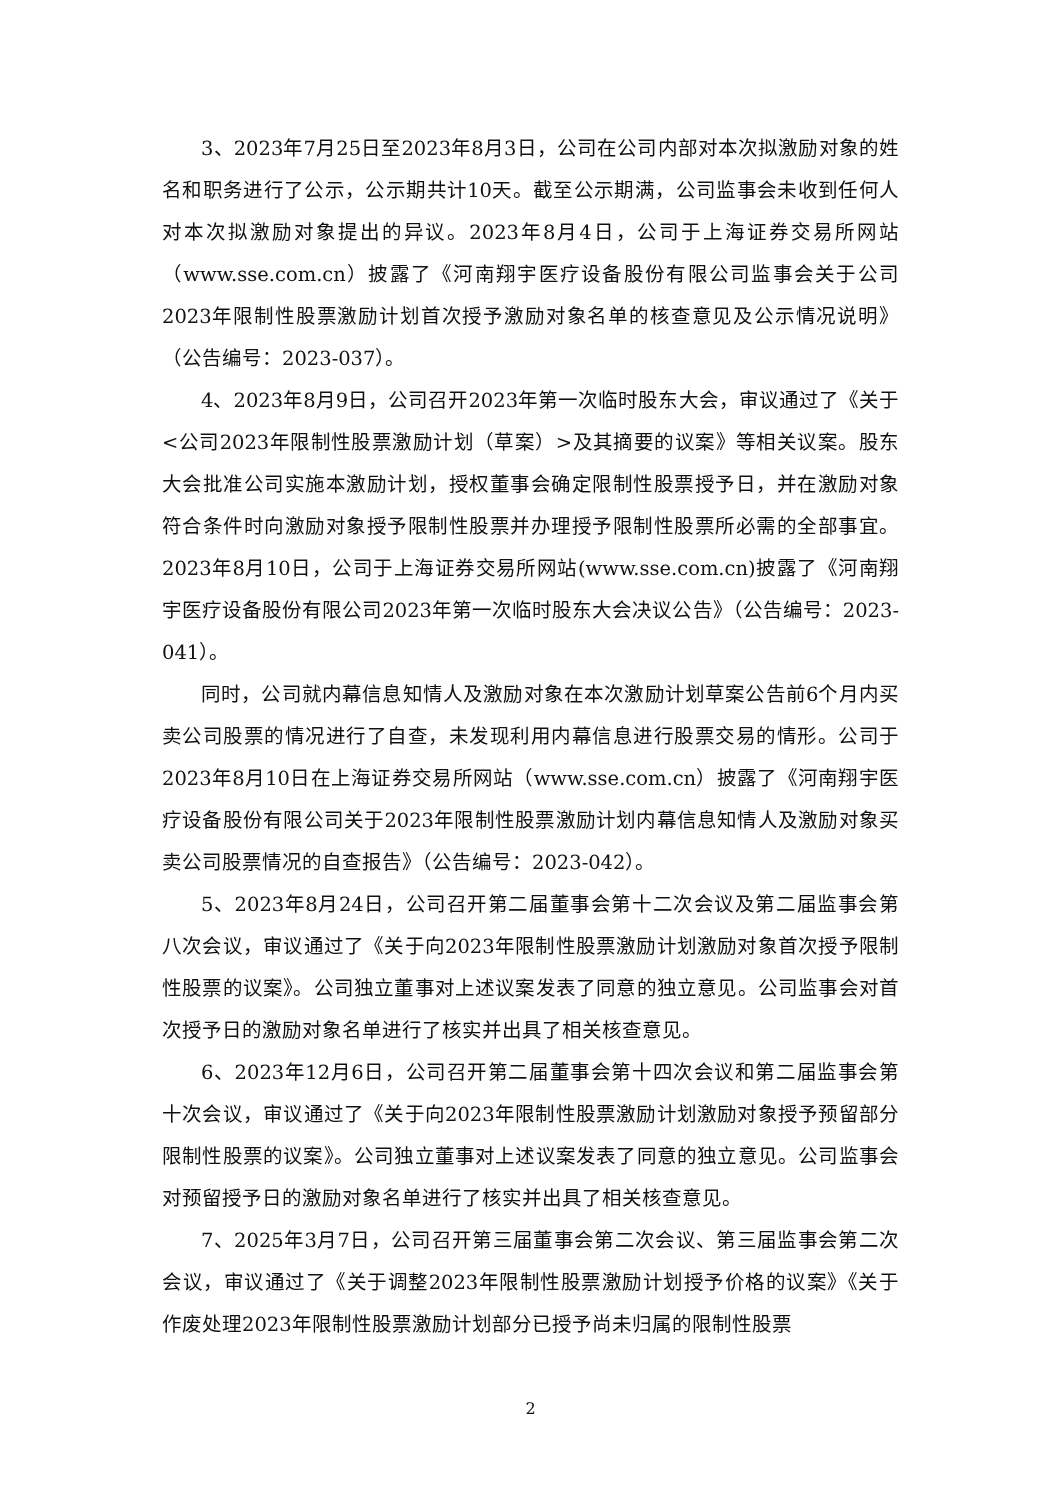3、2023年7月25日至2023年8月3日，公司在公司内部对本次拟激励对象的姓名和职务进行了公示，公示期共计10天。截至公示期满，公司监事会未收到任何人对本次拟激励对象提出的异议。2023年8月4日，公司于上海证券交易所网站（www.sse.com.cn）披露了《河南翔宇医疗设备股份有限公司监事会关于公司2023年限制性股票激励计划首次授予激励对象名单的核查意见及公示情况说明》（公告编号：2023-037）。
4、2023年8月9日，公司召开2023年第一次临时股东大会，审议通过了《关于<公司2023年限制性股票激励计划（草案）>及其摘要的议案》等相关议案。股东大会批准公司实施本激励计划，授权董事会确定限制性股票授予日，并在激励对象符合条件时向激励对象授予限制性股票并办理授予限制性股票所必需的全部事宜。2023年8月10日，公司于上海证券交易所网站(www.sse.com.cn)披露了《河南翔宇医疗设备股份有限公司2023年第一次临时股东大会决议公告》（公告编号：2023-041）。
同时，公司就内幕信息知情人及激励对象在本次激励计划草案公告前6个月内买卖公司股票的情况进行了自查，未发现利用内幕信息进行股票交易的情形。公司于2023年8月10日在上海证券交易所网站（www.sse.com.cn）披露了《河南翔宇医疗设备股份有限公司关于2023年限制性股票激励计划内幕信息知情人及激励对象买卖公司股票情况的自查报告》（公告编号：2023-042）。
5、2023年8月24日，公司召开第二届董事会第十二次会议及第二届监事会第八次会议，审议通过了《关于向2023年限制性股票激励计划激励对象首次授予限制性股票的议案》。公司独立董事对上述议案发表了同意的独立意见。公司监事会对首次授予日的激励对象名单进行了核实并出具了相关核查意见。
6、2023年12月6日，公司召开第二届董事会第十四次会议和第二届监事会第十次会议，审议通过了《关于向2023年限制性股票激励计划激励对象授予预留部分限制性股票的议案》。公司独立董事对上述议案发表了同意的独立意见。公司监事会对预留授予日的激励对象名单进行了核实并出具了相关核查意见。
7、2025年3月7日，公司召开第三届董事会第二次会议、第三届监事会第二次会议，审议通过了《关于调整2023年限制性股票激励计划授予价格的议案》《关于作废处理2023年限制性股票激励计划部分已授予尚未归属的限制性股票
2